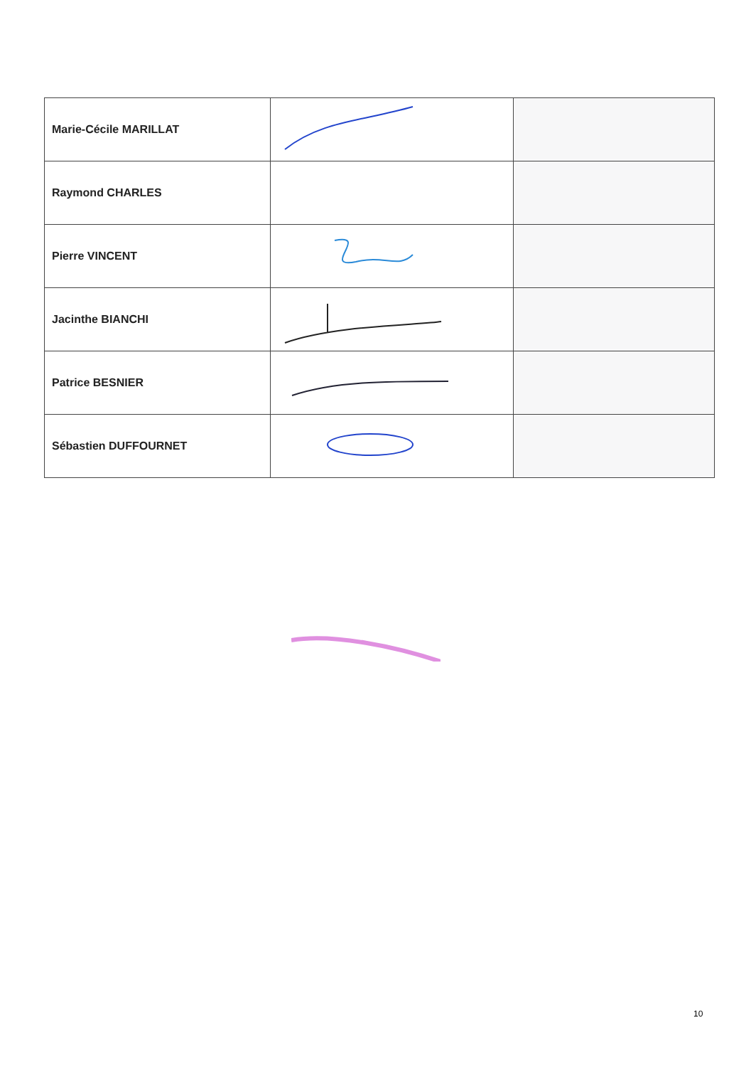| Marie-Cécile MARILLAT | | |
| Raymond CHARLES | | |
| Pierre VINCENT | | |
| Jacinthe BIANCHI | | |
| Patrice BESNIER | | |
| Sébastien DUFFOURNET | | |
10